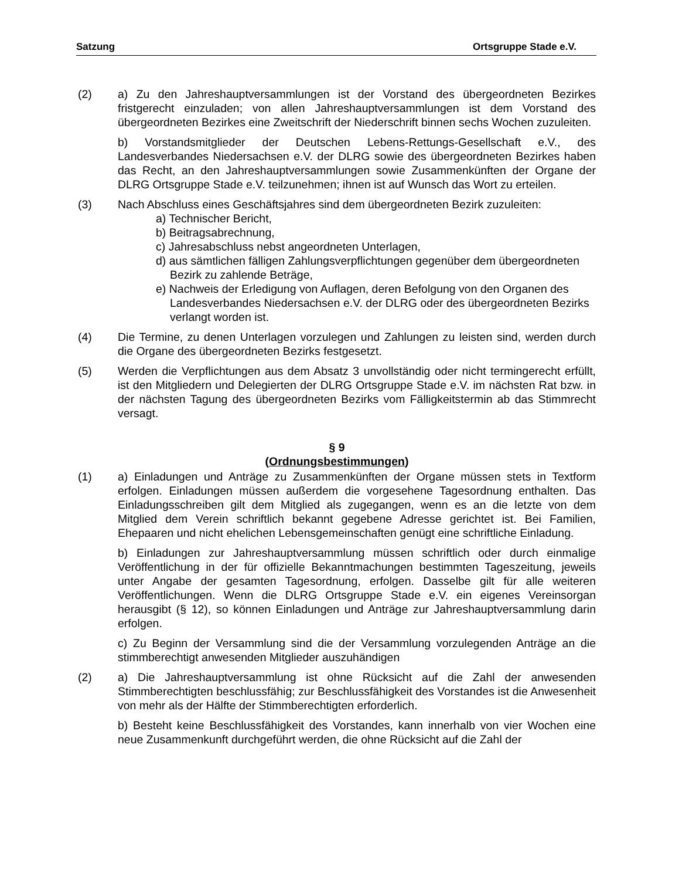Satzung Ortsgruppe Stade e.V.
(2) a) Zu den Jahreshauptversammlungen ist der Vorstand des übergeordneten Bezirkes fristgerecht einzuladen; von allen Jahreshauptversammlungen ist dem Vorstand des übergeordneten Bezirkes eine Zweitschrift der Niederschrift binnen sechs Wochen zuzuleiten.
b) Vorstandsmitglieder der Deutschen Lebens-Rettungs-Gesellschaft e.V., des Landesverbandes Niedersachsen e.V. der DLRG sowie des übergeordneten Bezirkes haben das Recht, an den Jahreshauptversammlungen sowie Zusammenkünften der Organe der DLRG Ortsgruppe Stade e.V. teilzunehmen; ihnen ist auf Wunsch das Wort zu erteilen.
(3) Nach Abschluss eines Geschäftsjahres sind dem übergeordneten Bezirk zuzuleiten:
a) Technischer Bericht,
b) Beitragsabrechnung,
c) Jahresabschluss nebst angeordneten Unterlagen,
d) aus sämtlichen fälligen Zahlungsverpflichtungen gegenüber dem übergeordneten Bezirk zu zahlende Beträge,
e) Nachweis der Erledigung von Auflagen, deren Befolgung von den Organen des Landesverbandes Niedersachsen e.V. der DLRG oder des übergeordneten Bezirks verlangt worden ist.
(4) Die Termine, zu denen Unterlagen vorzulegen und Zahlungen zu leisten sind, werden durch die Organe des übergeordneten Bezirks festgesetzt.
(5) Werden die Verpflichtungen aus dem Absatz 3 unvollständig oder nicht termingerecht erfüllt, ist den Mitgliedern und Delegierten der DLRG Ortsgruppe Stade e.V. im nächsten Rat bzw. in der nächsten Tagung des übergeordneten Bezirks vom Fälligkeitstermin ab das Stimmrecht versagt.
§ 9
(Ordnungsbestimmungen)
(1) a) Einladungen und Anträge zu Zusammenkünften der Organe müssen stets in Textform erfolgen. Einladungen müssen außerdem die vorgesehene Tagesordnung enthalten. Das Einladungsschreiben gilt dem Mitglied als zugegangen, wenn es an die letzte von dem Mitglied dem Verein schriftlich bekannt gegebene Adresse gerichtet ist. Bei Familien, Ehepaaren und nicht ehelichen Lebensgemeinschaften genügt eine schriftliche Einladung.
b) Einladungen zur Jahreshauptversammlung müssen schriftlich oder durch einmalige Veröffentlichung in der für offizielle Bekanntmachungen bestimmten Tageszeitung, jeweils unter Angabe der gesamten Tagesordnung, erfolgen. Dasselbe gilt für alle weiteren Veröffentlichungen. Wenn die DLRG Ortsgruppe Stade e.V. ein eigenes Vereinsorgan herausgibt (§ 12), so können Einladungen und Anträge zur Jahreshauptversammlung darin erfolgen.
c) Zu Beginn der Versammlung sind die der Versammlung vorzulegenden Anträge an die stimmberechtigt anwesenden Mitglieder auszuhändigen
(2) a) Die Jahreshauptversammlung ist ohne Rücksicht auf die Zahl der anwesenden Stimmberechtigten beschlussfähig; zur Beschlussfähigkeit des Vorstandes ist die Anwesenheit von mehr als der Hälfte der Stimmberechtigten erforderlich.
b) Besteht keine Beschlussfähigkeit des Vorstandes, kann innerhalb von vier Wochen eine neue Zusammenkunft durchgeführt werden, die ohne Rücksicht auf die Zahl der